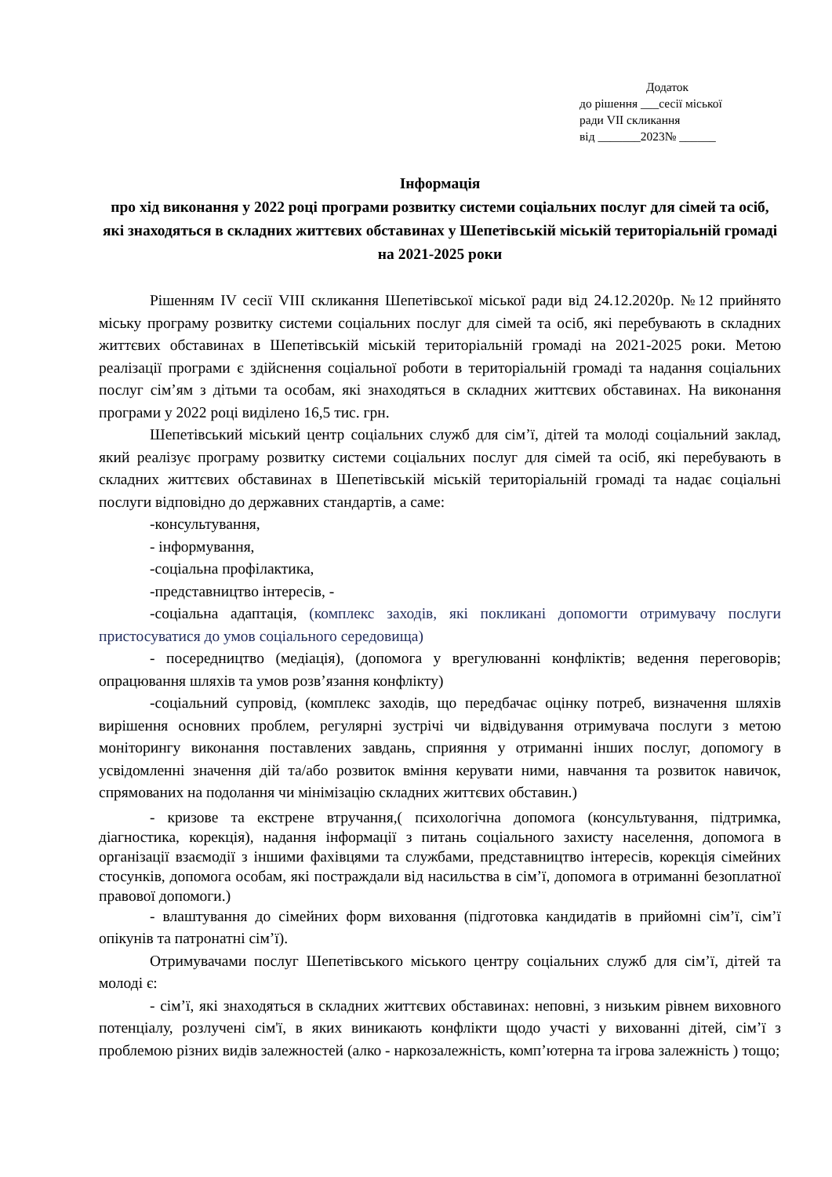Додаток
до рішення ___сесії міської
ради VII скликання
від _______2023№ ______
Інформація
про хід виконання у 2022 році програми розвитку системи соціальних послуг для сімей та осіб, які знаходяться в складних життєвих обставинах у Шепетівській міській територіальній громаді на 2021-2025 роки
Рішенням IV сесії VIII скликання Шепетівської міської ради від 24.12.2020р. №12 прийнято міську програму розвитку системи соціальних послуг для сімей та осіб, які перебувають в складних життєвих обставинах в Шепетівській міській територіальній громаді на 2021-2025 роки. Метою реалізації програми є здійснення соціальної роботи в територіальній громаді та надання соціальних послуг сім’ям з дітьми та особам, які знаходяться в складних життєвих обставинах. На виконання програми у 2022 році виділено 16,5 тис. грн.
Шепетівський міський центр соціальних служб для сім’ї, дітей та молоді соціальний заклад, який реалізує програму розвитку системи соціальних послуг для сімей та осіб, які перебувають в складних життєвих обставинах в Шепетівській міській територіальній громаді та надає соціальні послуги відповідно до державних стандартів, а саме:
-консультування,
- інформування,
-соціальна профілактика,
-представництво інтересів, -
-соціальна адаптація, (комплекс заходів, які покликані допомогти отримувачу послуги пристосуватися до умов соціального середовища)
- посередництво (медіація), (допомога у врегулюванні конфліктів; ведення переговорів; опрацювання шляхів та умов розв’язання конфлікту)
-соціальний супровід, (комплекс заходів, що передбачає оцінку потреб, визначення шляхів вирішення основних проблем, регулярні зустрічі чи відвідування отримувача послуги з метою моніторингу виконання поставлених завдань, сприяння у отриманні інших послуг, допомогу в усвідомленні значення дій та/або розвиток вміння керувати ними, навчання та розвиток навичок, спрямованих на подолання чи мінімізацію складних життєвих обставин.)
- кризове та екстрене втручання,( психологічна допомога (консультування, підтримка, діагностика, корекція), надання інформації з питань соціального захисту населення, допомога в організації взаємодії з іншими фахівцями та службами, представництво інтересів, корекція сімейних стосунків, допомога особам, які постраждали від насильства в сім’ї, допомога в отриманні безоплатної правової допомоги.)
- влаштування до сімейних форм виховання (підготовка кандидатів в прийомні сім’ї, сім’ї опікунів та патронатні сім’ї).
Отримувачами послуг Шепетівського міського центру соціальних служб для сім’ї, дітей та молоді є:
- сім’ї, які знаходяться в складних життєвих обставинах: неповні, з низьким рівнем виховного потенціалу, розлучені сім'ї, в яких виникають конфлікти щодо участі у вихованні дітей, сім’ї з проблемою різних видів залежностей (алко - наркозалежність, комп’ютерна та ігрова залежність ) тощо;